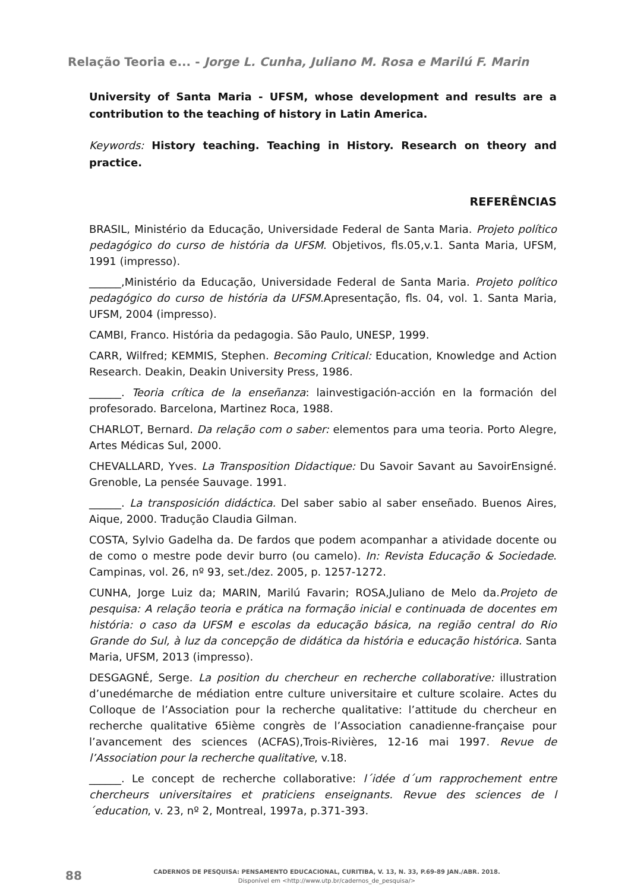Relação Teoria e... - Jorge L. Cunha, Juliano M. Rosa e Marilú F. Marin
University of Santa Maria - UFSM, whose development and results are a contribution to the teaching of history in Latin America.
Keywords: History teaching. Teaching in History. Research on theory and practice.
REFERÊNCIAS
BRASIL, Ministério da Educação, Universidade Federal de Santa Maria. Projeto político pedagógico do curso de história da UFSM. Objetivos, fls.05,v.1. Santa Maria, UFSM, 1991 (impresso).
______,Ministério da Educação, Universidade Federal de Santa Maria. Projeto político pedagógico do curso de história da UFSM.Apresentação, fls. 04, vol. 1. Santa Maria, UFSM, 2004 (impresso).
CAMBI, Franco. História da pedagogia. São Paulo, UNESP, 1999.
CARR, Wilfred; KEMMIS, Stephen. Becoming Critical: Education, Knowledge and Action Research. Deakin, Deakin University Press, 1986.
______. Teoria crítica de la enseñanza: lainvestigación-acción en la formación del profesorado. Barcelona, Martinez Roca, 1988.
CHARLOT, Bernard. Da relação com o saber: elementos para uma teoria. Porto Alegre, Artes Médicas Sul, 2000.
CHEVALLARD, Yves. La Transposition Didactique: Du Savoir Savant au SavoirEnsigné. Grenoble, La pensée Sauvage. 1991.
______. La transposición didáctica. Del saber sabio al saber enseñado. Buenos Aires, Aique, 2000. Tradução Claudia Gilman.
COSTA, Sylvio Gadelha da. De fardos que podem acompanhar a atividade docente ou de como o mestre pode devir burro (ou camelo). In: Revista Educação & Sociedade. Campinas, vol. 26, nº 93, set./dez. 2005, p. 1257-1272.
CUNHA, Jorge Luiz da; MARIN, Marilú Favarin; ROSA,Juliano de Melo da.Projeto de pesquisa: A relação teoria e prática na formação inicial e continuada de docentes em história: o caso da UFSM e escolas da educação básica, na região central do Rio Grande do Sul, à luz da concepção de didática da história e educação histórica. Santa Maria, UFSM, 2013 (impresso).
DESGAGNÉ, Serge. La position du chercheur en recherche collaborative: illustration d’unedémarche de médiation entre culture universitaire et culture scolaire. Actes du Colloque de l’Association pour la recherche qualitative: l’attitude du chercheur en recherche qualitative 65ième congrès de l’Association canadienne-française pour l’avancement des sciences (ACFAS),Trois-Rivières, 12-16 mai 1997. Revue de l’Association pour la recherche qualitative, v.18.
______. Le concept de recherche collaborative: l´idée d´um rapprochement entre chercheurs universitaires et praticiens enseignants. Revue des sciences de l´education, v. 23, nº 2, Montreal, 1997a, p.371-393.
88
CADERNOS DE PESQUISA: PENSAMENTO EDUCACIONAL, CURITIBA, V. 13, N. 33, P.69-89 JAN./ABR. 2018.
Disponível em <http://www.utp.br/cadernos_de_pesquisa/>